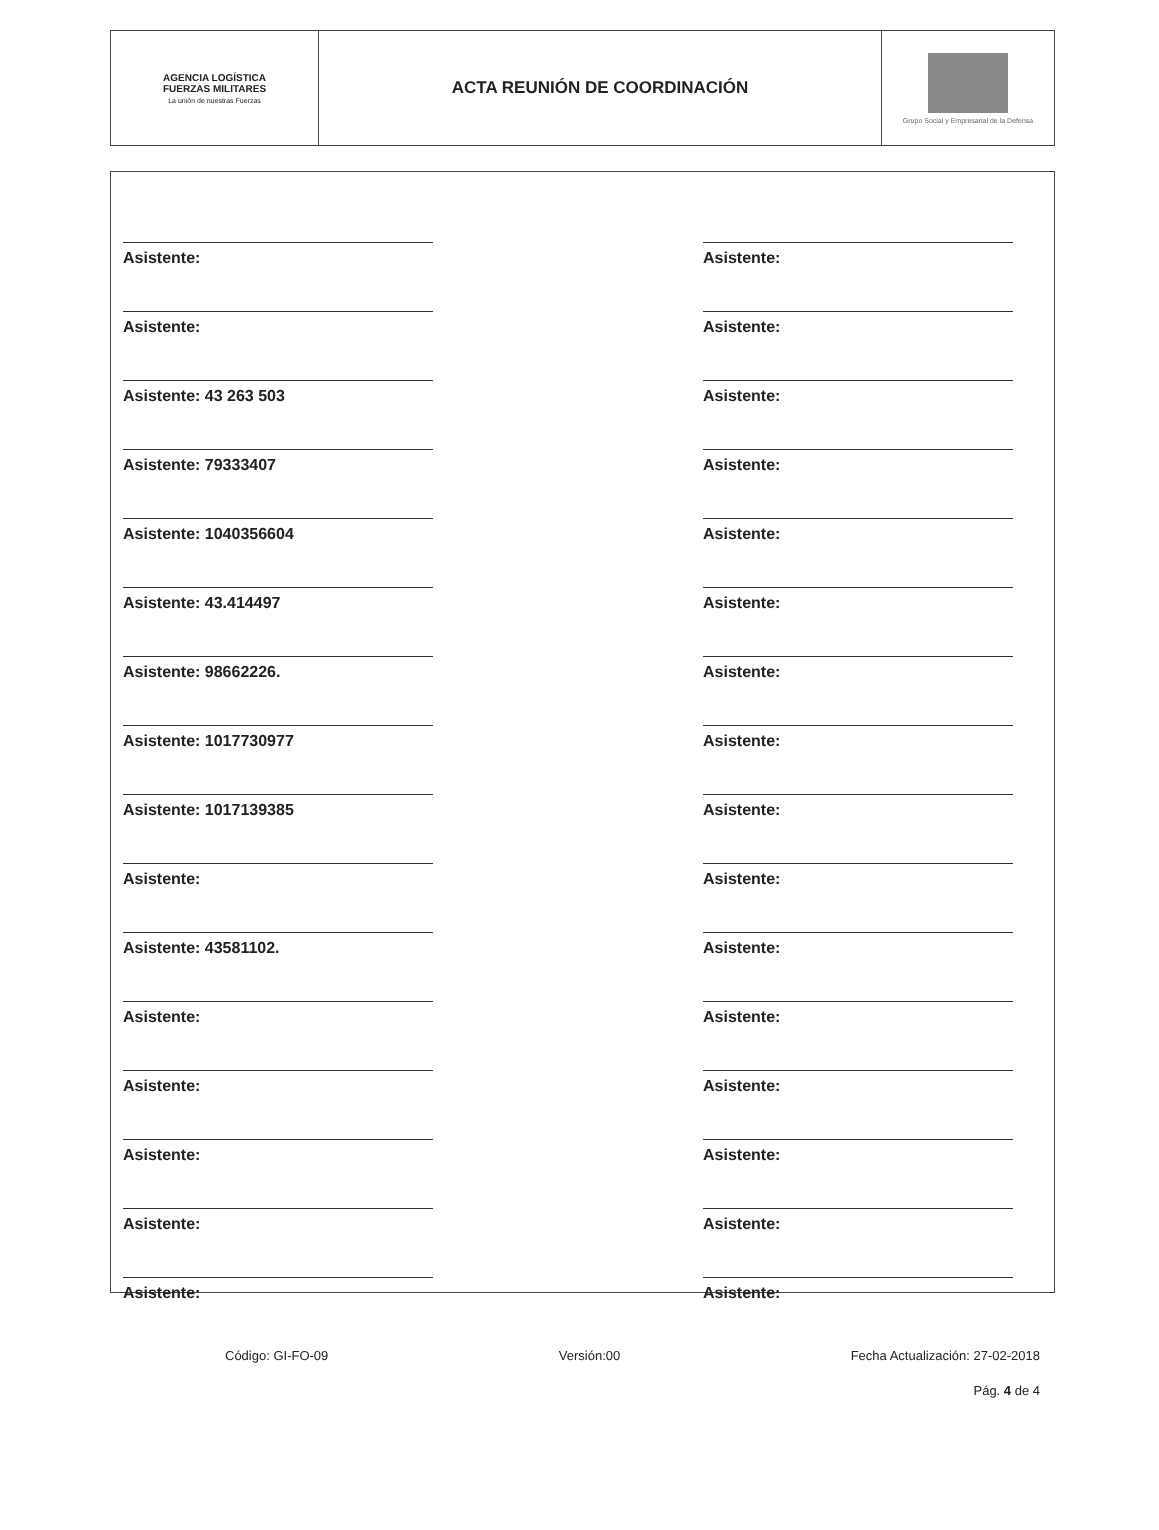| AGENCIA LOGÍSTICA FUERZAS MILITARES La unión de nuestras Fuerzas | ACTA REUNIÓN DE COORDINACIÓN | Grupo Social y Empresarial de la Defensa |
Asistente:
Asistente:
Asistente: 43 263 503
Asistente: 79333407
Asistente: 1040356604
Asistente: 43.414497
Asistente: 98662226.
Asistente: 1017730977
Asistente: 1017139385
Asistente:
Asistente: 43581102.
Asistente:
Asistente:
Asistente:
Asistente:
Asistente:
Asistente:
Asistente:
Asistente:
Asistente:
Asistente:
Asistente:
Asistente:
Asistente:
Asistente:
Asistente:
Asistente:
Asistente:
Asistente:
Asistente:
Asistente:
Asistente:
Código: GI-FO-09 Versión:00 Fecha Actualización: 27-02-2018
Pág. 4 de 4